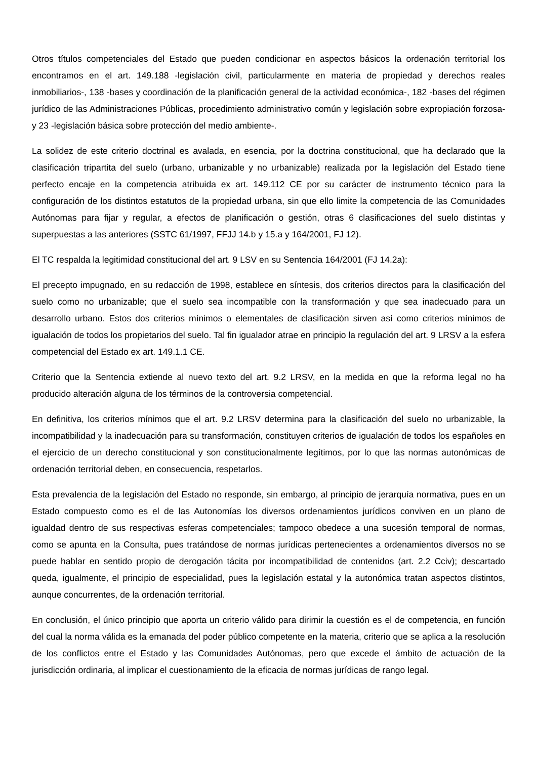Otros títulos competenciales del Estado que pueden condicionar en aspectos básicos la ordenación territorial los encontramos en el art. 149.188 -legislación civil, particularmente en materia de propiedad y derechos reales inmobiliarios-, 138 -bases y coordinación de la planificación general de la actividad económica-, 182 -bases del régimen jurídico de las Administraciones Públicas, procedimiento administrativo común y legislación sobre expropiación forzosa- y 23 -legislación básica sobre protección del medio ambiente-.
La solidez de este criterio doctrinal es avalada, en esencia, por la doctrina constitucional, que ha declarado que la clasificación tripartita del suelo (urbano, urbanizable y no urbanizable) realizada por la legislación del Estado tiene perfecto encaje en la competencia atribuida ex art. 149.112 CE por su carácter de instrumento técnico para la configuración de los distintos estatutos de la propiedad urbana, sin que ello limite la competencia de las Comunidades Autónomas para fijar y regular, a efectos de planificación o gestión, otras 6 clasificaciones del suelo distintas y superpuestas a las anteriores (SSTC 61/1997, FFJJ 14.b y 15.a y 164/2001, FJ 12).
El TC respalda la legitimidad constitucional del art. 9 LSV en su Sentencia 164/2001 (FJ 14.2a):
El precepto impugnado, en su redacción de 1998, establece en síntesis, dos criterios directos para la clasificación del suelo como no urbanizable; que el suelo sea incompatible con la transformación y que sea inadecuado para un desarrollo urbano. Estos dos criterios mínimos o elementales de clasificación sirven así como criterios mínimos de igualación de todos los propietarios del suelo. Tal fin igualador atrae en principio la regulación del art. 9 LRSV a la esfera competencial del Estado ex art. 149.1.1 CE.
Criterio que la Sentencia extiende al nuevo texto del art. 9.2 LRSV, en la medida en que la reforma legal no ha producido alteración alguna de los términos de la controversia competencial.
En definitiva, los criterios mínimos que el art. 9.2 LRSV determina para la clasificación del suelo no urbanizable, la incompatibilidad y la inadecuación para su transformación, constituyen criterios de igualación de todos los españoles en el ejercicio de un derecho constitucional y son constitucionalmente legítimos, por lo que las normas autonómicas de ordenación territorial deben, en consecuencia, respetarlos.
Esta prevalencia de la legislación del Estado no responde, sin embargo, al principio de jerarquía normativa, pues en un Estado compuesto como es el de las Autonomías los diversos ordenamientos jurídicos conviven en un plano de igualdad dentro de sus respectivas esferas competenciales; tampoco obedece a una sucesión temporal de normas, como se apunta en la Consulta, pues tratándose de normas jurídicas pertenecientes a ordenamientos diversos no se puede hablar en sentido propio de derogación tácita por incompatibilidad de contenidos (art. 2.2 Cciv); descartado queda, igualmente, el principio de especialidad, pues la legislación estatal y la autonómica tratan aspectos distintos, aunque concurrentes, de la ordenación territorial.
En conclusión, el único principio que aporta un criterio válido para dirimir la cuestión es el de competencia, en función del cual la norma válida es la emanada del poder público competente en la materia, criterio que se aplica a la resolución de los conflictos entre el Estado y las Comunidades Autónomas, pero que excede el ámbito de actuación de la jurisdicción ordinaria, al implicar el cuestionamiento de la eficacia de normas jurídicas de rango legal.